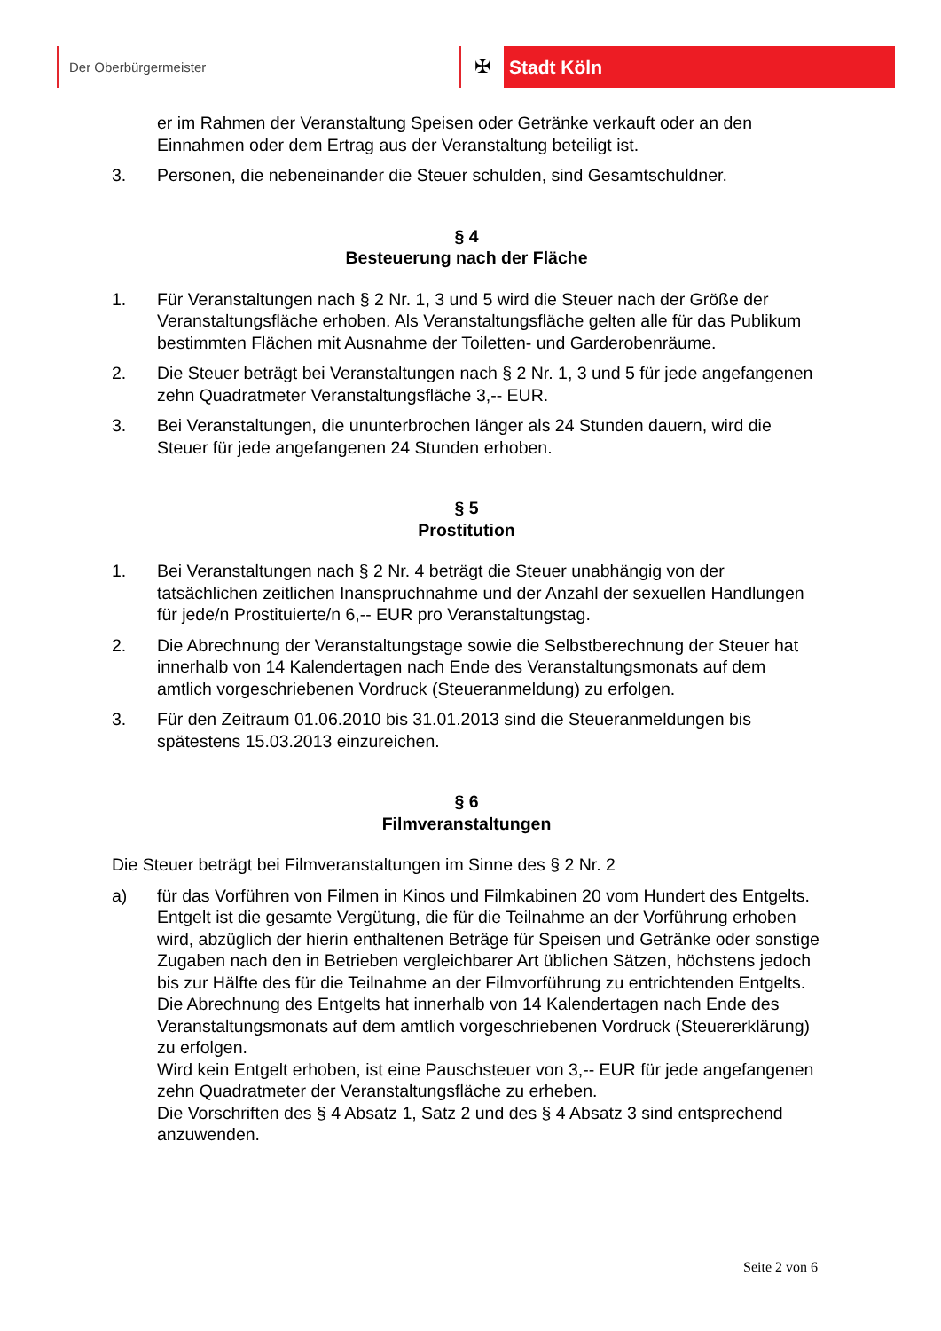Der Oberbürgermeister
✠
Stadt Köln
er im Rahmen der Veranstaltung Speisen oder Getränke verkauft oder an den Einnahmen oder dem Ertrag aus der Veranstaltung beteiligt ist.
3. Personen, die nebeneinander die Steuer schulden, sind Gesamtschuldner.
§ 4
Besteuerung nach der Fläche
1. Für Veranstaltungen nach § 2 Nr. 1, 3 und 5 wird die Steuer nach der Größe der Veranstaltungsfläche erhoben. Als Veranstaltungsfläche gelten alle für das Publikum bestimmten Flächen mit Ausnahme der Toiletten- und Garderobenräume.
2. Die Steuer beträgt bei Veranstaltungen nach § 2 Nr. 1, 3 und 5 für jede angefangenen zehn Quadratmeter Veranstaltungsfläche 3,-- EUR.
3. Bei Veranstaltungen, die ununterbrochen länger als 24 Stunden dauern, wird die Steuer für jede angefangenen 24 Stunden erhoben.
§ 5
Prostitution
1. Bei Veranstaltungen nach § 2 Nr. 4 beträgt die Steuer unabhängig von der tatsächlichen zeitlichen Inanspruchnahme und der Anzahl der sexuellen Handlungen für jede/n Prostituierte/n 6,-- EUR pro Veranstaltungstag.
2. Die Abrechnung der Veranstaltungstage sowie die Selbstberechnung der Steuer hat innerhalb von 14 Kalendertagen nach Ende des Veranstaltungsmonats auf dem amtlich vorgeschriebenen Vordruck (Steueranmeldung) zu erfolgen.
3. Für den Zeitraum 01.06.2010 bis 31.01.2013 sind die Steueranmeldungen bis spätestens 15.03.2013 einzureichen.
§ 6
Filmveranstaltungen
Die Steuer beträgt bei Filmveranstaltungen im Sinne des § 2 Nr. 2
a) für das Vorführen von Filmen in Kinos und Filmkabinen 20 vom Hundert des Entgelts. Entgelt ist die gesamte Vergütung, die für die Teilnahme an der Vorführung erhoben wird, abzüglich der hierin enthaltenen Beträge für Speisen und Getränke oder sonstige Zugaben nach den in Betrieben vergleichbarer Art üblichen Sätzen, höchstens jedoch bis zur Hälfte des für die Teilnahme an der Filmvorführung zu entrichtenden Entgelts.
Die Abrechnung des Entgelts hat innerhalb von 14 Kalendertagen nach Ende des Veranstaltungsmonats auf dem amtlich vorgeschriebenen Vordruck (Steuererklärung) zu erfolgen.
Wird kein Entgelt erhoben, ist eine Pauschsteuer von 3,-- EUR für jede angefangenen zehn Quadratmeter der Veranstaltungsfläche zu erheben.
Die Vorschriften des § 4 Absatz 1, Satz 2 und des § 4 Absatz 3 sind entsprechend anzuwenden.
Seite 2 von 6